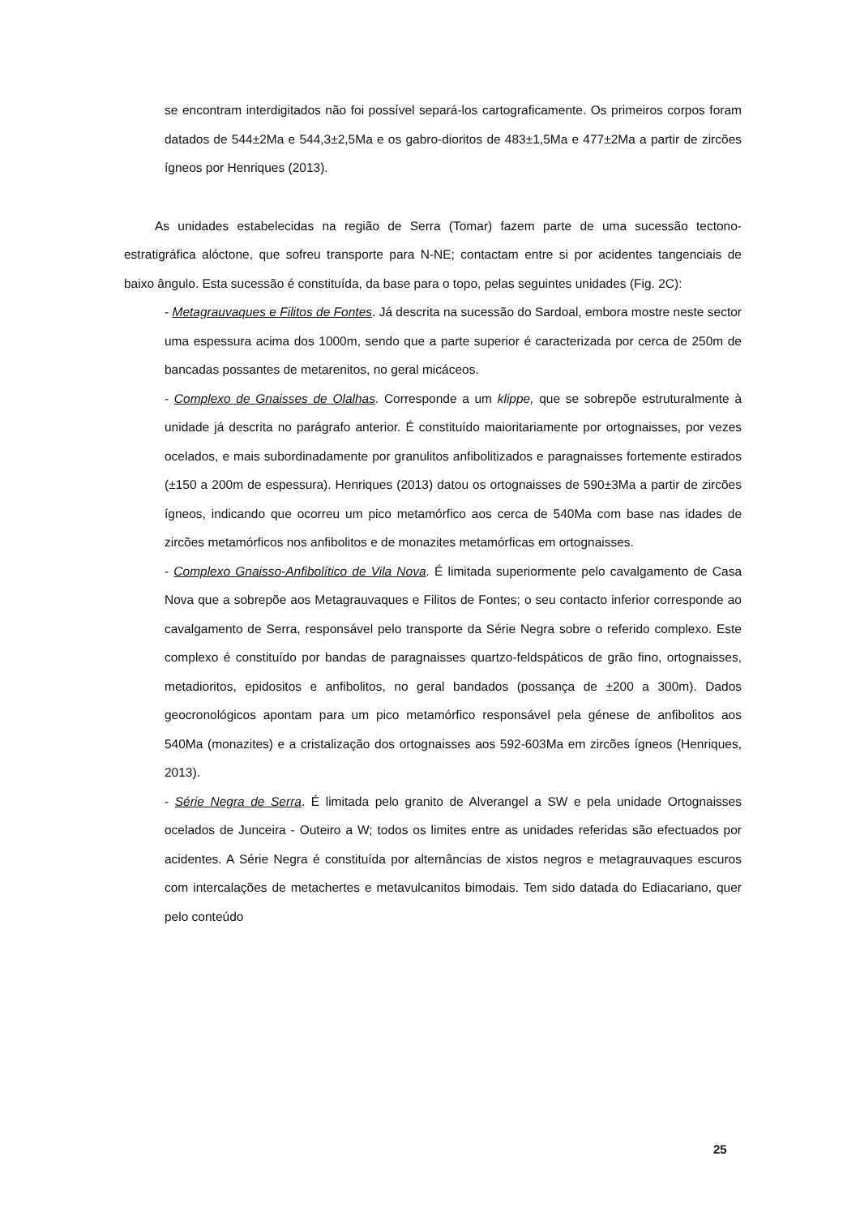se encontram interdigitados não foi possível separá-los cartograficamente. Os primeiros corpos foram datados de 544±2Ma e 544,3±2,5Ma e os gabro-dioritos de 483±1,5Ma e 477±2Ma a partir de zircões ígneos por Henriques (2013).
As unidades estabelecidas na região de Serra (Tomar) fazem parte de uma sucessão tectono-estratigráfica alóctone, que sofreu transporte para N-NE; contactam entre si por acidentes tangenciais de baixo ângulo. Esta sucessão é constituída, da base para o topo, pelas seguintes unidades (Fig. 2C):
- Metagrauvaques e Filitos de Fontes. Já descrita na sucessão do Sardoal, embora mostre neste sector uma espessura acima dos 1000m, sendo que a parte superior é caracterizada por cerca de 250m de bancadas possantes de metarenitos, no geral micáceos.
- Complexo de Gnaisses de Olalhas. Corresponde a um klippe, que se sobrepõe estruturalmente à unidade já descrita no parágrafo anterior. É constituído maioritariamente por ortognaisses, por vezes ocelados, e mais subordinadamente por granulitos anfibolitizados e paragnaisses fortemente estirados (±150 a 200m de espessura). Henriques (2013) datou os ortognaisses de 590±3Ma a partir de zircões ígneos, indicando que ocorreu um pico metamórfico aos cerca de 540Ma com base nas idades de zircões metamórficos nos anfibolitos e de monazites metamórficas em ortognaisses.
- Complexo Gnaisso-Anfibolítico de Vila Nova. É limitada superiormente pelo cavalgamento de Casa Nova que a sobrepõe aos Metagrauvaques e Filitos de Fontes; o seu contacto inferior corresponde ao cavalgamento de Serra, responsável pelo transporte da Série Negra sobre o referido complexo. Este complexo é constituído por bandas de paragnaisses quartzo-feldspáticos de grão fino, ortognaisses, metadioritos, epidositos e anfibolitos, no geral bandados (possança de ±200 a 300m). Dados geocronológicos apontam para um pico metamórfico responsável pela génese de anfibolitos aos 540Ma (monazites) e a cristalização dos ortognaisses aos 592-603Ma em zircões ígneos (Henriques, 2013).
- Série Negra de Serra. É limitada pelo granito de Alverangel a SW e pela unidade Ortognaisses ocelados de Junceira - Outeiro a W; todos os limites entre as unidades referidas são efectuados por acidentes. A Série Negra é constituída por alternâncias de xistos negros e metagrauvaques escuros com intercalações de metachertes e metavulcanitos bimodais. Tem sido datada do Ediacariano, quer pelo conteúdo
25